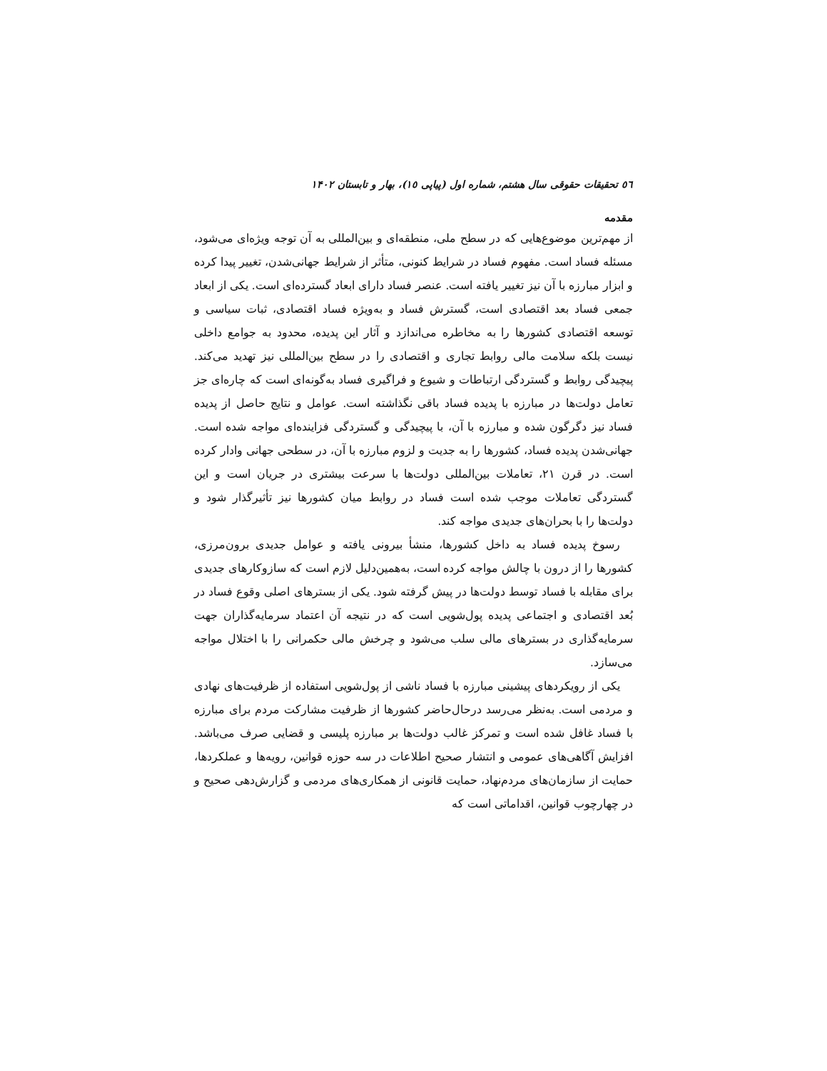٥٦ تحقیقات حقوقی سال هشتم، شماره اول (پیاپی ١٥)، بهار و تابستان ١۴٠٢
مقدمه
از مهم‌ترین موضوع‌هایی که در سطح ملی، منطقه‌ای و بین‌المللی به آن توجه ویژه‌ای می‌شود، مسئله فساد است. مفهوم فساد در شرایط کنونی، متأثر از شرایط جهانی‌شدن، تغییر پیدا کرده و ابزار مبارزه با آن نیز تغییر یافته است. عنصر فساد دارای ابعاد گسترده‌ای است. یکی از ابعاد جمعی فساد بعد اقتصادی است، گسترش فساد و به‌ویژه فساد اقتصادی، ثبات سیاسی و توسعه اقتصادی کشورها را به مخاطره می‌اندازد و آثار این پدیده، محدود به جوامع داخلی نیست بلکه سلامت مالی روابط تجاری و اقتصادی را در سطح بین‌المللی نیز تهدید می‌کند. پیچیدگی روابط و گستردگی ارتباطات و شیوع و فراگیری فساد به‌گونه‌ای است که چاره‌ای جز تعامل دولت‌ها در مبارزه با پدیده فساد باقی نگذاشته است. عوامل و نتایج حاصل از پدیده فساد نیز دگرگون شده و مبارزه با آن، با پیچیدگی و گستردگی فزاینده‌ای مواجه شده است. جهانی‌شدن پدیده فساد، کشورها را به جدیت و لزوم مبارزه با آن، در سطحی جهانی وادار کرده است. در قرن ٢١، تعاملات بین‌المللی دولت‌ها با سرعت بیشتری در جریان است و این گستردگی تعاملات موجب شده است فساد در روابط میان کشورها نیز تأثیرگذار شود و دولت‌ها را با بحران‌های جدیدی مواجه کند.
رسوخ پدیده فساد به داخل کشورها، منشأ بیرونی یافته و عوامل جدیدی برون‌مرزی، کشورها را از درون با چالش مواجه کرده است، به‌همین‌دلیل لازم است که سازوکارهای جدیدی برای مقابله با فساد توسط دولت‌ها در پیش گرفته شود. یکی از بسترهای اصلی وقوع فساد در بُعد اقتصادی و اجتماعی پدیده پول‌شویی است که در نتیجه آن اعتماد سرمایه‌گذاران جهت سرمایه‌گذاری در بسترهای مالی سلب می‌شود و چرخش مالی حکمرانی را با اختلال مواجه می‌سازد.
یکی از رویکردهای پیشینی مبارزه با فساد ناشی از پول‌شویی استفاده از ظرفیت‌های نهادی و مردمی است. به‌نظر می‌رسد درحال‌حاضر کشورها از ظرفیت مشارکت مردم برای مبارزه با فساد غافل شده است و تمرکز غالب دولت‌ها بر مبارزه پلیسی و قضایی صرف می‌باشد. افزایش آگاهی‌های عمومی و انتشار صحیح اطلاعات در سه حوزه قوانین، رویه‌ها و عملکردها، حمایت از سازمان‌های مردم‌نهاد، حمایت قانونی از همکاری‌های مردمی و گزارش‌دهی صحیح و در چهارچوب قوانین، اقداماتی است که